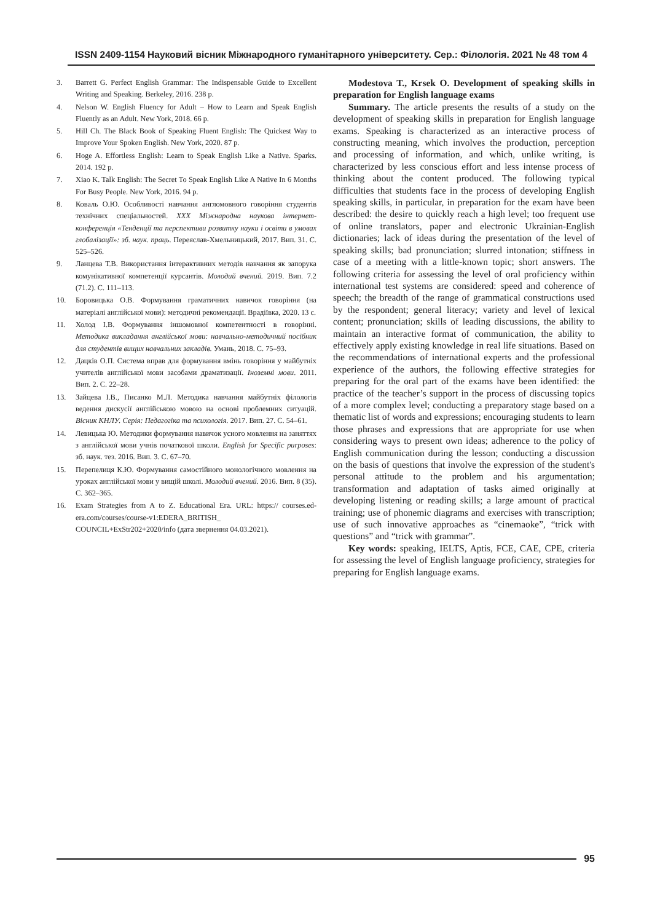ISSN 2409-1154 Науковий вісник Міжнародного гуманітарного університету. Сер.: Філологія. 2021 № 48 том 4
3. Barrett G. Perfect English Grammar: The Indispensable Guide to Excellent Writing and Speaking. Berkeley, 2016. 238 p.
4. Nelson W. English Fluency for Adult – How to Learn and Speak English Fluently as an Adult. New York, 2018. 66 p.
5. Hill Ch. The Black Book of Speaking Fluent English: The Quickest Way to Improve Your Spoken English. New York, 2020. 87 p.
6. Hoge A. Effortless English: Learn to Speak English Like a Native. Sparks. 2014. 192 p.
7. Xiao K. Talk English: The Secret To Speak English Like A Native In 6 Months For Busy People. New York, 2016. 94 p.
8. Коваль О.Ю. Особливості навчання англомовного говоріння студентів технічних спеціальностей. XXX Міжнародна наукова інтернет-конференція «Тенденції та перспективи розвитку науки і освіти в умовах глобалізації»: зб. наук. праць. Переяслав-Хмельницький, 2017. Вип. 31. С. 525–526.
9. Ланцева Т.В. Використання інтерактивних методів навчання як запорука комунікативної компетенції курсантів. Молодий вчений. 2019. Вип. 7.2 (71.2). С. 111–113.
10. Боровицька О.В. Формування граматичних навичок говоріння (на матеріалі англійської мови): методичні рекомендації. Врадіївка, 2020. 13 с.
11. Холод І.В. Формування іншомовної компетентності в говорінні. Методика викладання англійської мови: навчально-методичний посібник для студентів вищих навчальних закладів. Умань, 2018. С. 75–93.
12. Дацків О.П. Система вправ для формування вмінь говоріння у майбутніх учителів англійської мови засобами драматизації. Іноземні мови. 2011. Вип. 2. С. 22–28.
13. Зайцева І.В., Писанко М.Л. Методика навчання майбутніх філологів ведення дискусії англійською мовою на основі проблемних ситуацій. Вісник КНЛУ. Серія: Педагогіка та психологія. 2017. Вип. 27. С. 54–61.
14. Левицька Ю. Методики формування навичок усного мовлення на заняттях з англійської мови учнів початкової школи. English for Specific purposes: зб. наук. тез. 2016. Вип. 3. С. 67–70.
15. Перепелиця К.Ю. Формування самостійного монологічного мовлення на уроках англійської мови у вищій школі. Молодий вчений. 2016. Вип. 8 (35). С. 362–365.
16. Exam Strategies from A to Z. Educational Era. URL: https:// courses.ed-era.com/courses/course-v1:EDERA_BRITISH_ COUNCIL+ExStr202+2020/info (дата звернення 04.03.2021).
Modestova T., Krsek O. Development of speaking skills in preparation for English language exams
Summary. The article presents the results of a study on the development of speaking skills in preparation for English language exams. Speaking is characterized as an interactive process of constructing meaning, which involves the production, perception and processing of information, and which, unlike writing, is characterized by less conscious effort and less intense process of thinking about the content produced. The following typical difficulties that students face in the process of developing English speaking skills, in particular, in preparation for the exam have been described: the desire to quickly reach a high level; too frequent use of online translators, paper and electronic Ukrainian-English dictionaries; lack of ideas during the presentation of the level of speaking skills; bad pronunciation; slurred intonation; stiffness in case of a meeting with a little-known topic; short answers. The following criteria for assessing the level of oral proficiency within international test systems are considered: speed and coherence of speech; the breadth of the range of grammatical constructions used by the respondent; general literacy; variety and level of lexical content; pronunciation; skills of leading discussions, the ability to maintain an interactive format of communication, the ability to effectively apply existing knowledge in real life situations. Based on the recommendations of international experts and the professional experience of the authors, the following effective strategies for preparing for the oral part of the exams have been identified: the practice of the teacher’s support in the process of discussing topics of a more complex level; conducting a preparatory stage based on a thematic list of words and expressions; encouraging students to learn those phrases and expressions that are appropriate for use when considering ways to present own ideas; adherence to the policy of English communication during the lesson; conducting a discussion on the basis of questions that involve the expression of the student's personal attitude to the problem and his argumentation; transformation and adaptation of tasks aimed originally at developing listening or reading skills; a large amount of practical training; use of phonemic diagrams and exercises with transcription; use of such innovative approaches as “cinemaoke”, “trick with questions” and “trick with grammar”.
Key words: speaking, IELTS, Aptis, FCE, CAE, CPE, criteria for assessing the level of English language proficiency, strategies for preparing for English language exams.
95